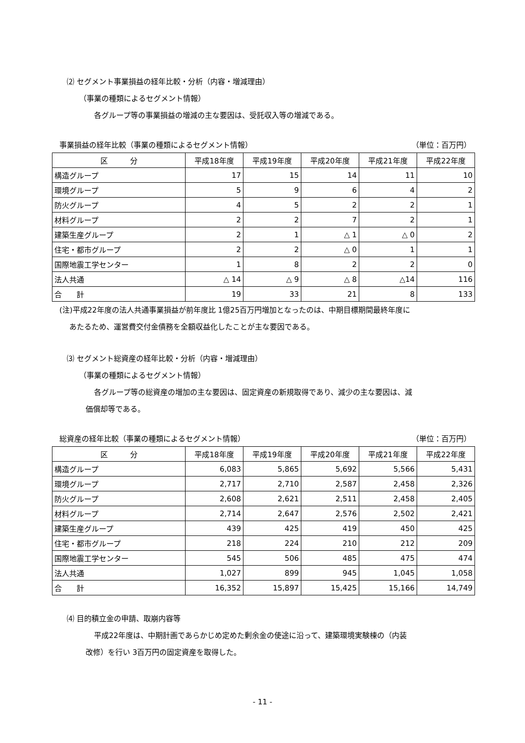⑵ セグメント事業損益の経年比較・分析（内容・増減理由）
（事業の種類によるセグメント情報）
各グループ等の事業損益の増減の主な要因は、受託収入等の増減である。
事業損益の経年比較（事業の種類によるセグメント情報） （単位：百万円）
| 区 分 | 平成18年度 | 平成19年度 | 平成20年度 | 平成21年度 | 平成22年度 |
| --- | --- | --- | --- | --- | --- |
| 構造グループ | 17 | 15 | 14 | 11 | 10 |
| 環境グループ | 5 | 9 | 6 | 4 | 2 |
| 防火グループ | 4 | 5 | 2 | 2 | 1 |
| 材料グループ | 2 | 2 | 7 | 2 | 1 |
| 建築生産グループ | 2 | 1 | △ 1 | △ 0 | 2 |
| 住宅・都市グループ | 2 | 2 | △ 0 | 1 | 1 |
| 国際地震工学センター | 1 | 8 | 2 | 2 | 0 |
| 法人共通 | △ 14 | △ 9 | △ 8 | △14 | 116 |
| 合 計 | 19 | 33 | 21 | 8 | 133 |
(注)平成22年度の法人共通事業損益が前年度比 1億25百万円増加となったのは、中期目標期間最終年度に
あたるため、運営費交付金債務を全額収益化したことが主な要因である。
⑶ セグメント総資産の経年比較・分析（内容・増減理由）
（事業の種類によるセグメント情報）
各グループ等の総資産の増加の主な要因は、固定資産の新規取得であり、減少の主な要因は、減
価償却等である。
総資産の経年比較（事業の種類によるセグメント情報） （単位：百万円）
| 区 分 | 平成18年度 | 平成19年度 | 平成20年度 | 平成21年度 | 平成22年度 |
| --- | --- | --- | --- | --- | --- |
| 構造グループ | 6,083 | 5,865 | 5,692 | 5,566 | 5,431 |
| 環境グループ | 2,717 | 2,710 | 2,587 | 2,458 | 2,326 |
| 防火グループ | 2,608 | 2,621 | 2,511 | 2,458 | 2,405 |
| 材料グループ | 2,714 | 2,647 | 2,576 | 2,502 | 2,421 |
| 建築生産グループ | 439 | 425 | 419 | 450 | 425 |
| 住宅・都市グループ | 218 | 224 | 210 | 212 | 209 |
| 国際地震工学センター | 545 | 506 | 485 | 475 | 474 |
| 法人共通 | 1,027 | 899 | 945 | 1,045 | 1,058 |
| 合 計 | 16,352 | 15,897 | 15,425 | 15,166 | 14,749 |
⑷ 目的積立金の申請、取崩内容等
平成22年度は、中期計画であらかじめ定めた剰余金の使途に沿って、建築環境実験棟の（内装
改修）を行い 3百万円の固定資産を取得した。
- 11 -